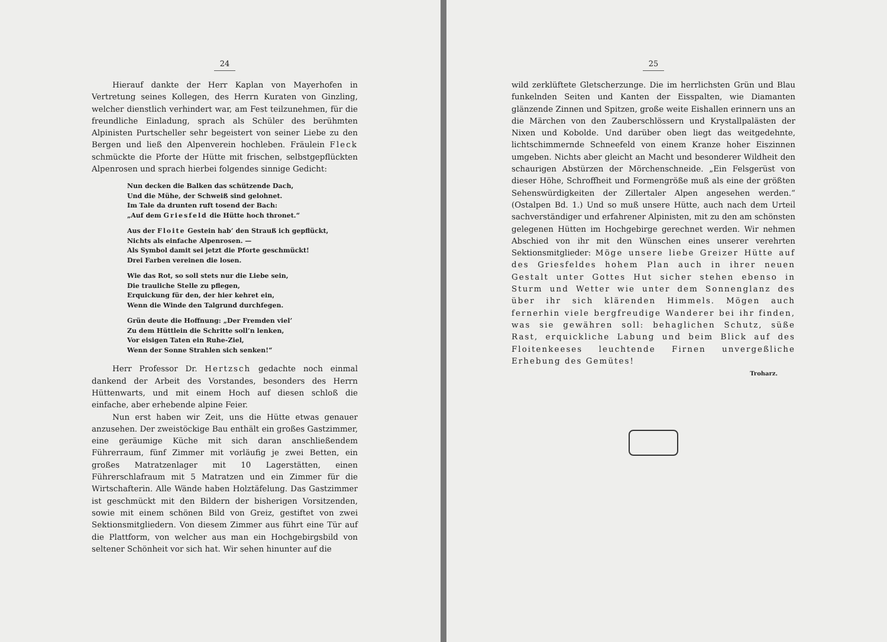24
Hierauf dankte der Herr Kaplan von Mayerhofen in Vertretung seines Kollegen, des Herrn Kuraten von Ginzling, welcher dienstlich verhindert war, am Fest teilzunehmen, für die freundliche Einladung, sprach als Schüler des berühmten Alpinisten Purtscheller sehr begeistert von seiner Liebe zu den Bergen und ließ den Alpenverein hochleben. Fräulein Fleck schmückte die Pforte der Hütte mit frischen, selbstgepflückten Alpenrosen und sprach hierbei folgendes sinnige Gedicht:
Nun decken die Balken das schützende Dach,
Und die Mühe, der Schweiß sind gelohnet.
Im Tale da drunten ruft tosend der Bach:
„Auf dem Griesfeld die Hütte hoch thronet.“
Aus der Floite Gestein hab’ den Strauß ich gepflückt,
Nichts als einfache Alpenrosen. —
Als Symbol damit sei jetzt die Pforte geschmückt!
Drei Farben vereinen die losen.
Wie das Rot, so soll stets nur die Liebe sein,
Die trauliche Stelle zu pflegen,
Erquickung für den, der hier kehret ein,
Wenn die Winde den Talgrund durchfegen.
Grün deute die Hoffnung: „Der Fremden viel’
Zu dem Hüttlein die Schritte soll’n lenken,
Vor eisigen Taten ein Ruhe-Ziel,
Wenn der Sonne Strahlen sich senken!“
Herr Professor Dr. Hertzsch gedachte noch einmal dankend der Arbeit des Vorstandes, besonders des Herrn Hüttenwarts, und mit einem Hoch auf diesen schloß die einfache, aber erhebende alpine Feier.
Nun erst haben wir Zeit, uns die Hütte etwas genauer anzusehen. Der zweistöckige Bau enthält ein großes Gastzimmer, eine geräumige Küche mit sich daran anschließendem Führerraum, fünf Zimmer mit vorläufig je zwei Betten, ein großes Matratzenlager mit 10 Lagerstätten, einen Führerschlafraum mit 5 Matratzen und ein Zimmer für die Wirtschafterin. Alle Wände haben Holztäfelung. Das Gastzimmer ist geschmückt mit den Bildern der bisherigen Vorsitzenden, sowie mit einem schönen Bild von Greiz, gestiftet von zwei Sektionsmitgliedern. Von diesem Zimmer aus führt eine Tür auf die Plattform, von welcher aus man ein Hochgebirgsbild von seltener Schönheit vor sich hat. Wir sehen hinunter auf die
25
wild zerklüftete Gletscherzunge. Die im herrlichsten Grün und Blau funkelnden Seiten und Kanten der Eisspalten, wie Diamanten glänzende Zinnen und Spitzen, große weite Eishallen erinnern uns an die Märchen von den Zauberschlössern und Krystallpalästen der Nixen und Kobolde. Und darüber oben liegt das weitgedehnte, lichtschimmernde Schneefeld von einem Kranze hoher Eiszinnen umgeben. Nichts aber gleicht an Macht und besonderer Wildheit den schaurigen Abstürzen der Mörchenschneide. „Ein Felsgerüst von dieser Höhe, Schroffheit und Formengröße muß als eine der größten Sehenswürdigkeiten der Zillertaler Alpen angesehen werden.“ (Ostalpen Bd. 1.) Und so muß unsere Hütte, auch nach dem Urteil sachverständiger und erfahrener Alpinisten, mit zu den am schönsten gelegenen Hütten im Hochgebirge gerechnet werden. Wir nehmen Abschied von ihr mit den Wünschen eines unserer verehrten Sektionsmitglieder: Möge unsere liebe Greizer Hütte auf des Griesfeldes hohem Plan auch in ihrer neuen Gestalt unter Gottes Hut sicher stehen ebenso in Sturm und Wetter wie unter dem Sonnenglanz des über ihr sich klärenden Himmels. Mögen auch fernerhin viele bergfreudige Wanderer bei ihr finden, was sie gewähren soll: behaglichen Schutz, süße Rast, erquickliche Labung und beim Blick auf des Floitenkeeses leuchtende Firnen unvergeßliche Erhebung des Gemütes!
Troharz.